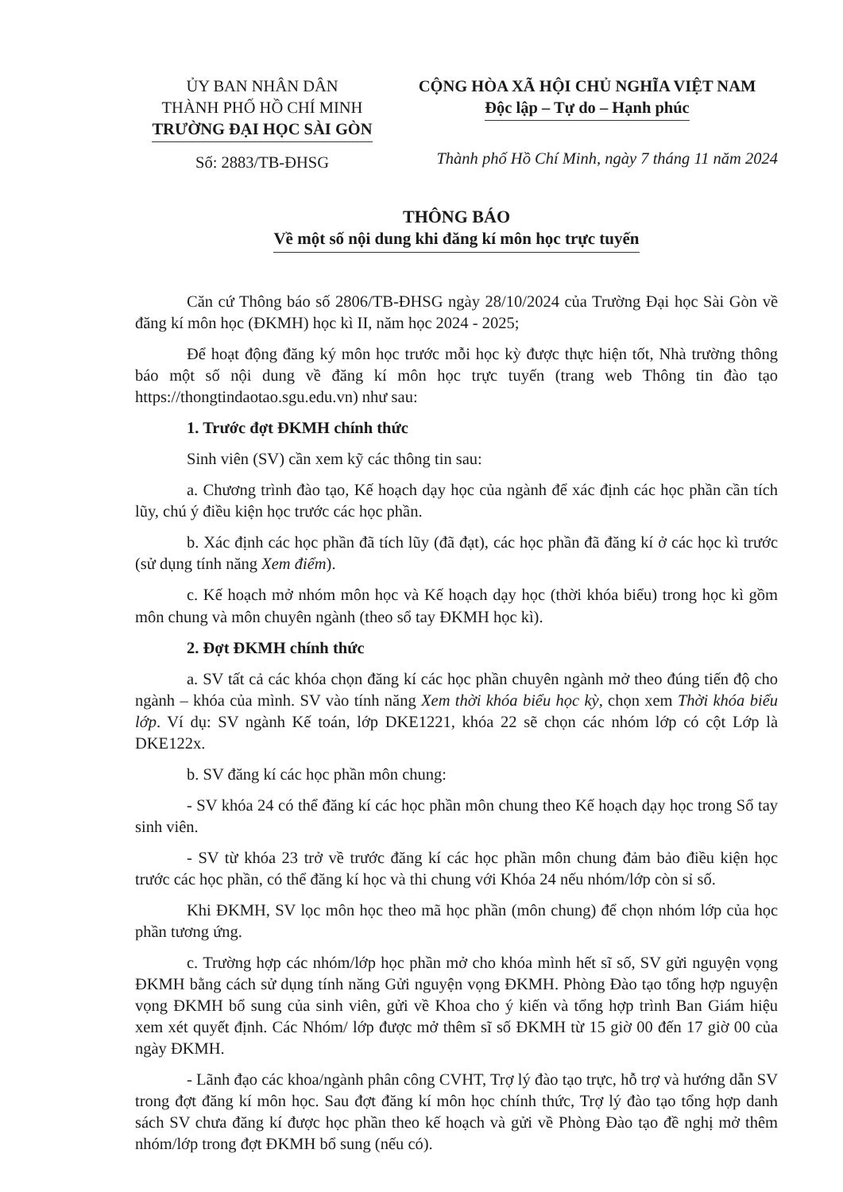ỦY BAN NHÂN DÂN
THÀNH PHỐ HỒ CHÍ MINH
TRƯỜNG ĐẠI HỌC SÀI GÒN
Số: 2883/TB-ĐHSG
CỘNG HÒA XÃ HỘI CHỦ NGHĨA VIỆT NAM
Độc lập – Tự do – Hạnh phúc
Thành phố Hồ Chí Minh, ngày 7 tháng 11 năm 2024
THÔNG BÁO
Về một số nội dung khi đăng kí môn học trực tuyến
Căn cứ Thông báo số 2806/TB-ĐHSG ngày 28/10/2024 của Trường Đại học Sài Gòn về đăng kí môn học (ĐKMH) học kì II, năm học 2024 - 2025;
Để hoạt động đăng ký môn học trước mỗi học kỳ được thực hiện tốt, Nhà trường thông báo một số nội dung về đăng kí môn học trực tuyến (trang web Thông tin đào tạo https://thongtindaotao.sgu.edu.vn) như sau:
1. Trước đợt ĐKMH chính thức
Sinh viên (SV) cần xem kỹ các thông tin sau:
a. Chương trình đào tạo, Kế hoạch dạy học của ngành để xác định các học phần cần tích lũy, chú ý điều kiện học trước các học phần.
b. Xác định các học phần đã tích lũy (đã đạt), các học phần đã đăng kí ở các học kì trước (sử dụng tính năng Xem điểm).
c. Kế hoạch mở nhóm môn học và Kế hoạch dạy học (thời khóa biểu) trong học kì gồm môn chung và môn chuyên ngành (theo sổ tay ĐKMH học kì).
2. Đợt ĐKMH chính thức
a. SV tất cả các khóa chọn đăng kí các học phần chuyên ngành mở theo đúng tiến độ cho ngành – khóa của mình. SV vào tính năng Xem thời khóa biểu học kỳ, chọn xem Thời khóa biểu lớp. Ví dụ: SV ngành Kế toán, lớp DKE1221, khóa 22 sẽ chọn các nhóm lớp có cột Lớp là DKE122x.
b. SV đăng kí các học phần môn chung:
- SV khóa 24 có thể đăng kí các học phần môn chung theo Kế hoạch dạy học trong Sổ tay sinh viên.
- SV từ khóa 23 trở về trước đăng kí các học phần môn chung đảm bảo điều kiện học trước các học phần, có thể đăng kí học và thi chung với Khóa 24 nếu nhóm/lớp còn sỉ số.
Khi ĐKMH, SV lọc môn học theo mã học phần (môn chung) để chọn nhóm lớp của học phần tương ứng.
c. Trường hợp các nhóm/lớp học phần mở cho khóa mình hết sĩ số, SV gửi nguyện vọng ĐKMH bằng cách sử dụng tính năng Gửi nguyện vọng ĐKMH. Phòng Đào tạo tổng hợp nguyện vọng ĐKMH bổ sung của sinh viên, gửi về Khoa cho ý kiến và tổng hợp trình Ban Giám hiệu xem xét quyết định. Các Nhóm/ lớp được mở thêm sĩ số ĐKMH từ 15 giờ 00 đến 17 giờ 00 của ngày ĐKMH.
- Lãnh đạo các khoa/ngành phân công CVHT, Trợ lý đào tạo trực, hỗ trợ và hướng dẫn SV trong đợt đăng kí môn học. Sau đợt đăng kí môn học chính thức, Trợ lý đào tạo tổng hợp danh sách SV chưa đăng kí được học phần theo kế hoạch và gửi về Phòng Đào tạo đề nghị mở thêm nhóm/lớp trong đợt ĐKMH bổ sung (nếu có).